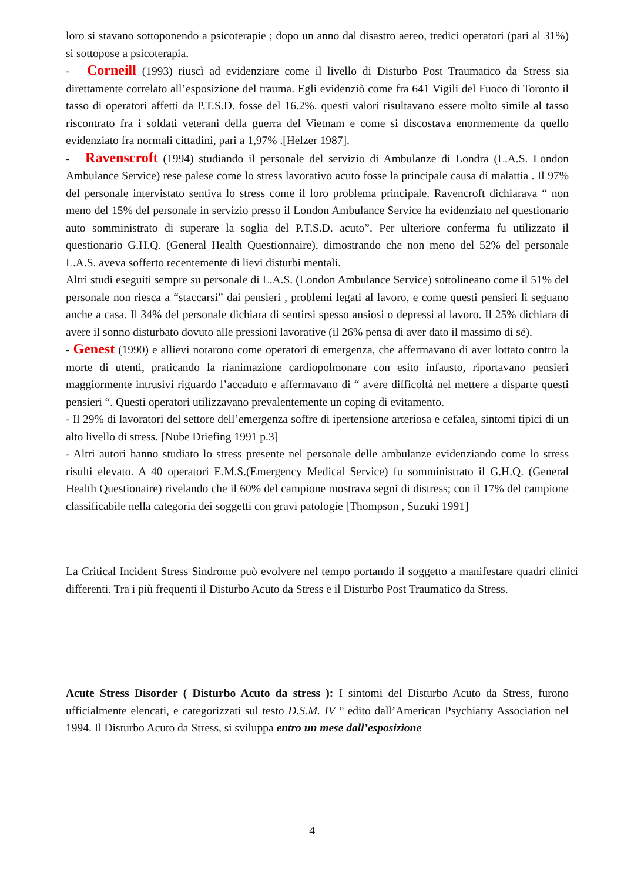loro si stavano sottoponendo a psicoterapie ; dopo un anno dal disastro aereo, tredici operatori (pari al 31%) si sottopose a psicoterapia.
- Corneill (1993) riuscì ad evidenziare come il livello di Disturbo Post Traumatico da Stress sia direttamente correlato all’esposizione del trauma. Egli evidenziò come fra 641 Vigili del Fuoco di Toronto il tasso di operatori affetti da P.T.S.D. fosse del 16.2%. questi valori risultavano essere molto simile al tasso riscontrato fra i soldati veterani della guerra del Vietnam e come si discostava enormemente da quello evidenziato fra normali cittadini, pari a 1,97% .[Helzer 1987].
- Ravenscroft (1994) studiando il personale del servizio di Ambulanze di Londra (L.A.S. London Ambulance Service) rese palese come lo stress lavorativo acuto fosse la principale causa di malattia . Il 97% del personale intervistato sentiva lo stress come il loro problema principale. Ravencroft dichiarava “ non meno del 15% del personale in servizio presso il London Ambulance Service ha evidenziato nel questionario auto somministrato di superare la soglia del P.T.S.D. acuto”. Per ulteriore conferma fu utilizzato il questionario G.H.Q. (General Health Questionnaire), dimostrando che non meno del 52% del personale L.A.S. aveva sofferto recentemente di lievi disturbi mentali.
Altri studi eseguiti sempre su personale di L.A.S. (London Ambulance Service) sottolineano come il 51% del personale non riesca a “staccarsi” dai pensieri , problemi legati al lavoro, e come questi pensieri li seguano anche a casa. Il 34% del personale dichiara di sentirsi spesso ansiosi o depressi al lavoro. Il 25% dichiara di avere il sonno disturbato dovuto alle pressioni lavorative (il 26% pensa di aver dato il massimo di sé).
- Genest (1990) e allievi notarono come operatori di emergenza, che affermavano di aver lottato contro la morte di utenti, praticando la rianimazione cardiopolmonare con esito infausto, riportavano pensieri maggiormente intrusivi riguardo l’accaduto e affermavano di “ avere difficoltà nel mettere a disparte questi pensieri “. Questi operatori utilizzavano prevalentemente un coping di evitamento.
- Il 29% di lavoratori del settore dell’emergenza soffre di ipertensione arteriosa e cefalea, sintomi tipici di un alto livello di stress. [Nube Driefing 1991 p.3]
- Altri autori hanno studiato lo stress presente nel personale delle ambulanze evidenziando come lo stress risulti elevato. A 40 operatori E.M.S.(Emergency Medical Service) fu somministrato il G.H.Q. (General Health Questionaire) rivelando che il 60% del campione mostrava segni di distress; con il 17% del campione classificabile nella categoria dei soggetti con gravi patologie [Thompson , Suzuki 1991]
La Critical Incident Stress Sindrome può evolvere nel tempo portando il soggetto a manifestare quadri clinici differenti. Tra i più frequenti il Disturbo Acuto da Stress e il Disturbo Post Traumatico da Stress.
Acute Stress Disorder ( Disturbo Acuto da stress ): I sintomi del Disturbo Acuto da Stress, furono ufficialmente elencati, e categorizzati sul testo D.S.M. IV ° edito dall’American Psychiatry Association nel 1994. Il Disturbo Acuto da Stress, si sviluppa entro un mese dall’esposizione
4